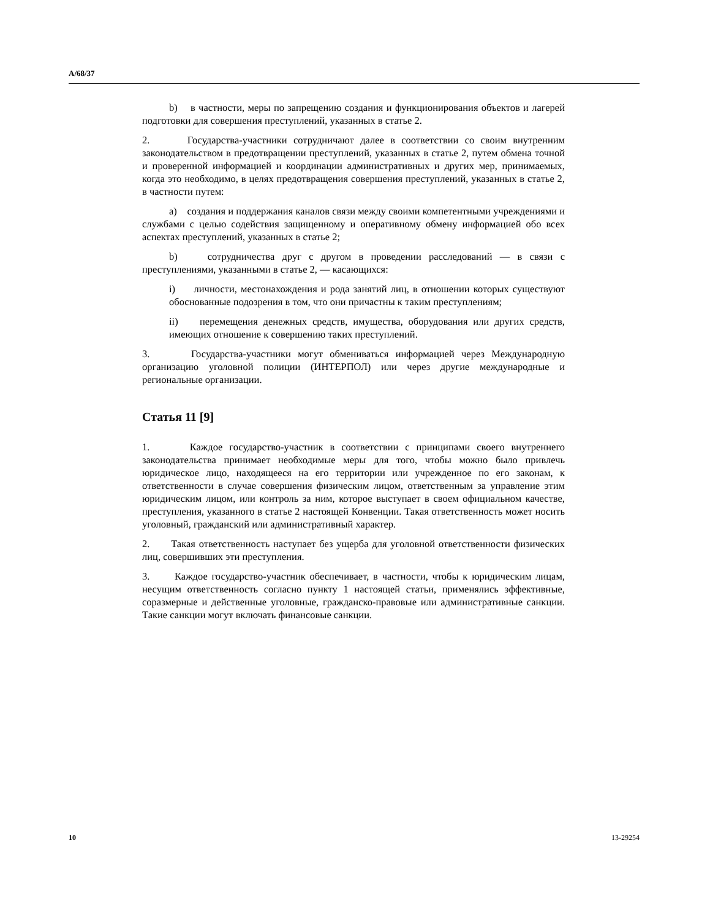A/68/37
b) в частности, меры по запрещению создания и функционирования объектов и лагерей подготовки для совершения преступлений, указанных в статье 2.
2. Государства-участники сотрудничают далее в соответствии со своим внутренним законодательством в предотвращении преступлений, указанных в статье 2, путем обмена точной и проверенной информацией и координации административных и других мер, принимаемых, когда это необходимо, в целях предотвращения совершения преступлений, указанных в статье 2, в частности путем:
a) создания и поддержания каналов связи между своими компетентными учреждениями и службами с целью содействия защищенному и оперативному обмену информацией обо всех аспектах преступлений, указанных в статье 2;
b) сотрудничества друг с другом в проведении расследований — в связи с преступлениями, указанными в статье 2, — касающихся:
i) личности, местонахождения и рода занятий лиц, в отношении которых существуют обоснованные подозрения в том, что они причастны к таким преступлениям;
ii) перемещения денежных средств, имущества, оборудования или других средств, имеющих отношение к совершению таких преступлений.
3. Государства-участники могут обмениваться информацией через Международную организацию уголовной полиции (ИНТЕРПОЛ) или через другие международные и региональные организации.
Статья 11 [9]
1. Каждое государство-участник в соответствии с принципами своего внутреннего законодательства принимает необходимые меры для того, чтобы можно было привлечь юридическое лицо, находящееся на его территории или учрежденное по его законам, к ответственности в случае совершения физическим лицом, ответственным за управление этим юридическим лицом, или контроль за ним, которое выступает в своем официальном качестве, преступления, указанного в статье 2 настоящей Конвенции. Такая ответственность может носить уголовный, гражданский или административный характер.
2. Такая ответственность наступает без ущерба для уголовной ответственности физических лиц, совершивших эти преступления.
3. Каждое государство-участник обеспечивает, в частности, чтобы к юридическим лицам, несущим ответственность согласно пункту 1 настоящей статьи, применялись эффективные, соразмерные и действенные уголовные, гражданско-правовые или административные санкции. Такие санкции могут включать финансовые санкции.
10 13-29254